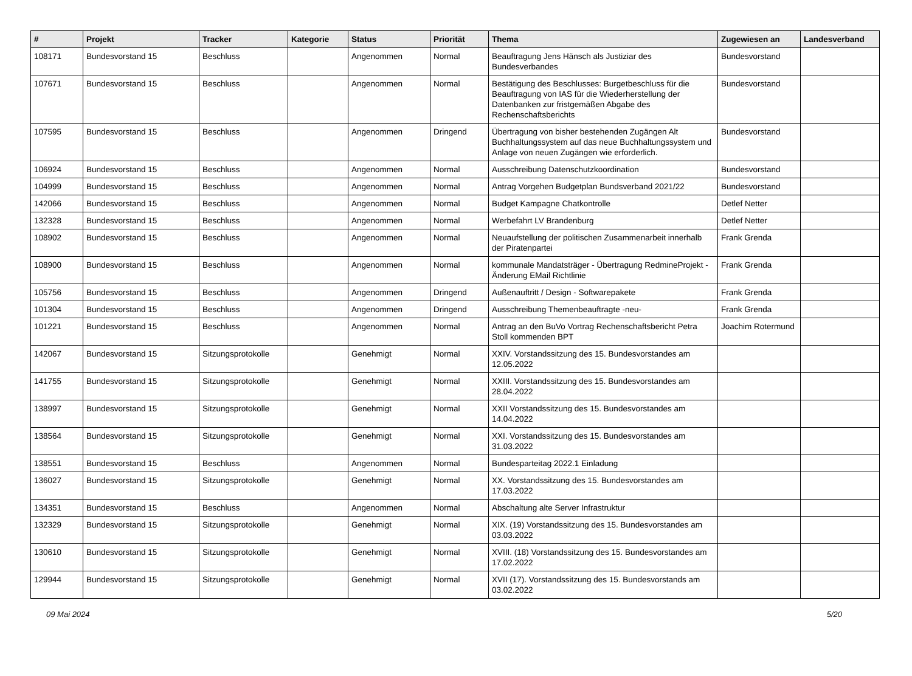| # | Projekt | Tracker | Kategorie | Status | Priorität | Thema | Zugewiesen an | Landesverband |
| --- | --- | --- | --- | --- | --- | --- | --- | --- |
| 108171 | Bundesvorstand 15 | Beschluss | | Angenommen | Normal | Beauftragung Jens Hänsch als Justiziar des Bundesverbandes | Bundesvorstand | |
| 107671 | Bundesvorstand 15 | Beschluss | | Angenommen | Normal | Bestätigung des Beschlusses: Burgetbeschluss für die Beauftragung von IAS für die Wiederherstellung der Datenbanken zur fristgemäßen Abgabe des Rechenschaftsberichts | Bundesvorstand | |
| 107595 | Bundesvorstand 15 | Beschluss | | Angenommen | Dringend | Übertragung von bisher bestehenden Zugängen Alt Buchhaltungssystem auf das neue Buchhaltungssystem und Anlage von neuen Zugängen wie erforderlich. | Bundesvorstand | |
| 106924 | Bundesvorstand 15 | Beschluss | | Angenommen | Normal | Ausschreibung Datenschutzkoordination | Bundesvorstand | |
| 104999 | Bundesvorstand 15 | Beschluss | | Angenommen | Normal | Antrag Vorgehen Budgetplan Bundsverband 2021/22 | Bundesvorstand | |
| 142066 | Bundesvorstand 15 | Beschluss | | Angenommen | Normal | Budget Kampagne Chatkontrolle | Detlef Netter | |
| 132328 | Bundesvorstand 15 | Beschluss | | Angenommen | Normal | Werbefahrt LV Brandenburg | Detlef Netter | |
| 108902 | Bundesvorstand 15 | Beschluss | | Angenommen | Normal | Neuaufstellung der politischen Zusammenarbeit innerhalb der Piratenpartei | Frank Grenda | |
| 108900 | Bundesvorstand 15 | Beschluss | | Angenommen | Normal | kommunale Mandatsträger - Übertragung RedmineProjekt - Änderung EMail Richtlinie | Frank Grenda | |
| 105756 | Bundesvorstand 15 | Beschluss | | Angenommen | Dringend | Außenauftritt / Design - Softwarepakete | Frank Grenda | |
| 101304 | Bundesvorstand 15 | Beschluss | | Angenommen | Dringend | Ausschreibung Themenbeauftragte -neu- | Frank Grenda | |
| 101221 | Bundesvorstand 15 | Beschluss | | Angenommen | Normal | Antrag an den BuVo Vortrag Rechenschaftsbericht Petra Stoll kommenden BPT | Joachim Rotermund | |
| 142067 | Bundesvorstand 15 | Sitzungsprotokolle | | Genehmigt | Normal | XXIV. Vorstandssitzung des 15. Bundesvorstandes am 12.05.2022 | | |
| 141755 | Bundesvorstand 15 | Sitzungsprotokolle | | Genehmigt | Normal | XXIII. Vorstandssitzung des 15. Bundesvorstandes am 28.04.2022 | | |
| 138997 | Bundesvorstand 15 | Sitzungsprotokolle | | Genehmigt | Normal | XXII Vorstandssitzung des 15. Bundesvorstandes am 14.04.2022 | | |
| 138564 | Bundesvorstand 15 | Sitzungsprotokolle | | Genehmigt | Normal | XXI. Vorstandssitzung des 15. Bundesvorstandes am 31.03.2022 | | |
| 138551 | Bundesvorstand 15 | Beschluss | | Angenommen | Normal | Bundesparteitag 2022.1 Einladung | | |
| 136027 | Bundesvorstand 15 | Sitzungsprotokolle | | Genehmigt | Normal | XX. Vorstandssitzung des 15. Bundesvorstandes am 17.03.2022 | | |
| 134351 | Bundesvorstand 15 | Beschluss | | Angenommen | Normal | Abschaltung alte Server Infrastruktur | | |
| 132329 | Bundesvorstand 15 | Sitzungsprotokolle | | Genehmigt | Normal | XIX. (19) Vorstandssitzung des 15. Bundesvorstandes am 03.03.2022 | | |
| 130610 | Bundesvorstand 15 | Sitzungsprotokolle | | Genehmigt | Normal | XVIII. (18) Vorstandssitzung des 15. Bundesvorstandes am 17.02.2022 | | |
| 129944 | Bundesvorstand 15 | Sitzungsprotokolle | | Genehmigt | Normal | XVII (17). Vorstandssitzung des 15. Bundesvorstands am 03.02.2022 | | |
09 Mai 2024 5/20